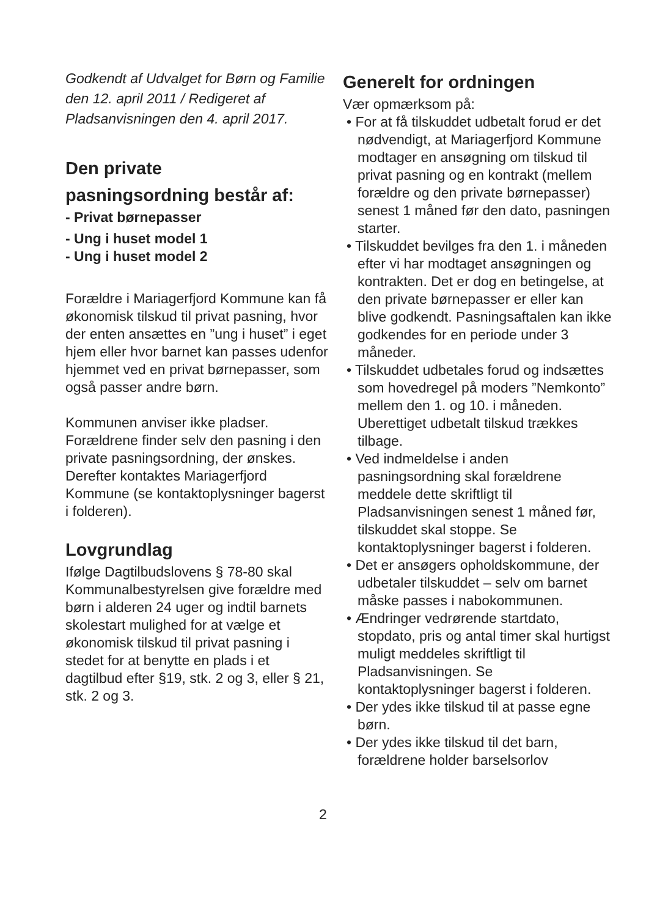Godkendt af Udvalget for Børn og Familie den 12. april 2011 / Redigeret af Pladsanvisningen den 4. april 2017.
Den private
pasningsordning består af:
- Privat børnepasser
- Ung i huset model 1
- Ung i huset model 2
Forældre i Mariagerfjord Kommune kan få økonomisk tilskud til privat pasning, hvor der enten ansættes en ”ung i huset” i eget hjem eller hvor barnet kan passes udenfor hjemmet ved en privat børnepasser, som også passer andre børn.
Kommunen anviser ikke pladser. Forældrene finder selv den pasning i den private pasningsordning, der ønskes. Derefter kontaktes Mariagerfjord Kommune (se kontaktoplysninger bagerst i folderen).
Lovgrundlag
Ifølge Dagtilbudslovens § 78-80 skal Kommunalbestyrelsen give forældre med børn i alderen 24 uger og indtil barnets skolestart mulighed for at vælge et økonomisk tilskud til privat pasning i stedet for at benytte en plads i et dagtilbud efter §19, stk. 2 og 3, eller § 21, stk. 2 og 3.
Generelt for ordningen
Vær opmærksom på:
• For at få tilskuddet udbetalt forud er det nødvendigt, at Mariagerfjord Kommune modtager en ansøgning om tilskud til privat pasning og en kontrakt (mellem forældre og den private børnepasser) senest 1 måned før den dato, pasningen starter.
• Tilskuddet bevilges fra den 1. i måneden efter vi har modtaget ansøgningen og kontrakten. Det er dog en betingelse, at den private børnepasser er eller kan blive godkendt. Pasningsaftalen kan ikke godkendes for en periode under 3 måneder.
• Tilskuddet udbetales forud og indsættes som hovedregel på moders ”Nemkonto” mellem den 1. og 10. i måneden. Uberettiget udbetalt tilskud trækkes tilbage.
• Ved indmeldelse i anden pasningsordning skal forældrene meddele dette skriftligt til Pladsanvisningen senest 1 måned før, tilskuddet skal stoppe. Se kontaktoplysninger bagerst i folderen.
• Det er ansøgers opholdskommune, der udbetaler tilskuddet – selv om barnet måske passes i nabokommunen.
• Ændringer vedrørende startdato, stopdato, pris og antal timer skal hurtigst muligt meddeles skriftligt til Pladsanvisningen. Se kontaktoplysninger bagerst i folderen.
• Der ydes ikke tilskud til at passe egne børn.
• Der ydes ikke tilskud til det barn, forældrene holder barselsorlov
2